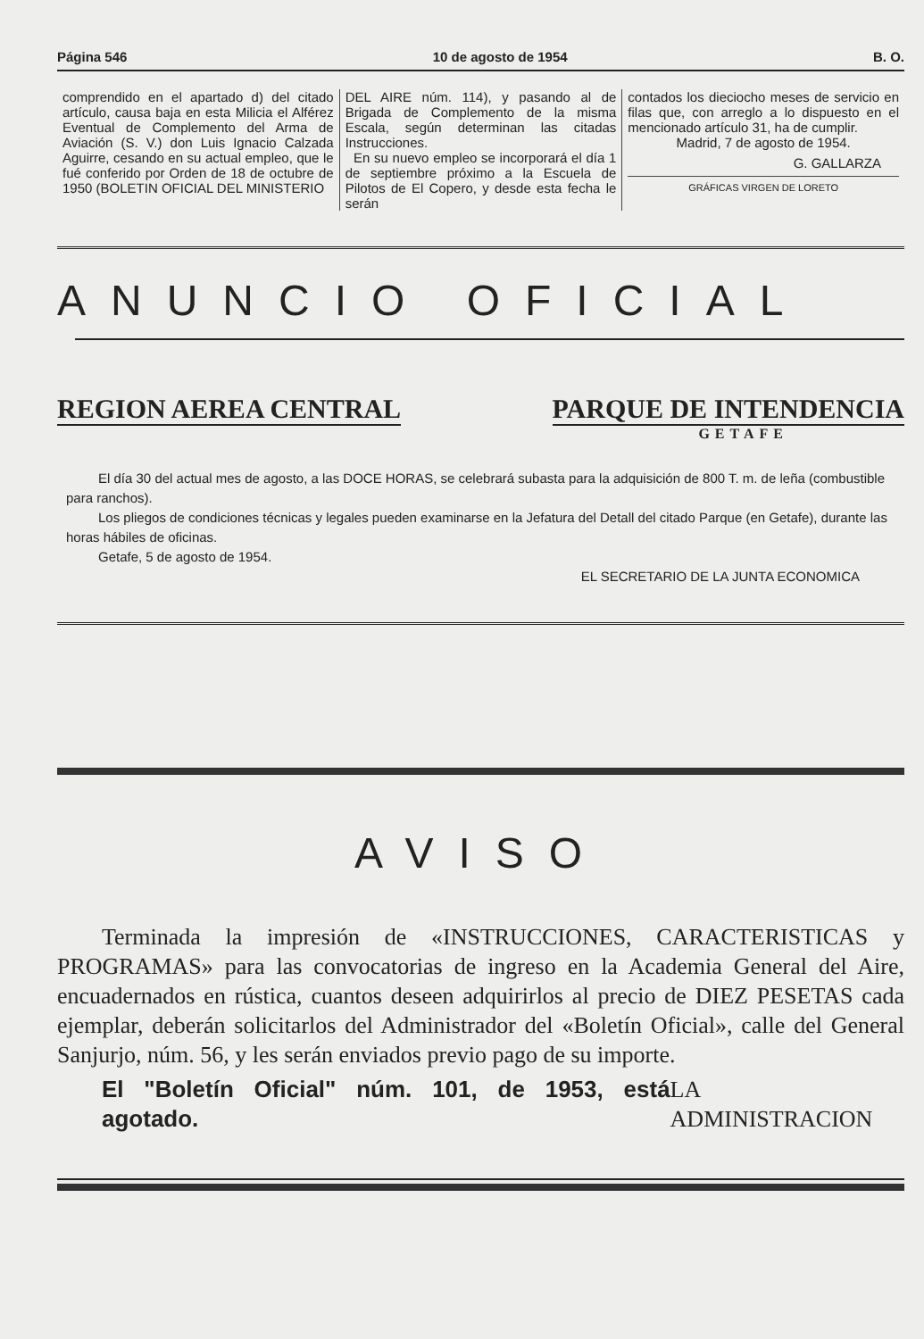Página 546 10 de agosto de 1954 B. O.
comprendido en el apartado d) del citado artículo, causa baja en esta Milicia el Alférez Eventual de Complemento del Arma de Aviación (S. V.) don Luis Ignacio Calzada Aguirre, cesando en su actual empleo, que le fué conferido por Orden de 18 de octubre de 1950 (BOLETIN OFICIAL DEL MINISTERIO
DEL AIRE núm. 114), y pasando al de Brigada de Complemento de la misma Escala, según determinan las citadas Instrucciones.
En su nuevo empleo se incorporará el día 1 de septiembre próximo a la Escuela de Pilotos de El Copero, y desde esta fecha le serán
contados los dieciocho meses de servicio en filas que, con arreglo a lo dispuesto en el mencionado artículo 31, ha de cumplir.
Madrid, 7 de agosto de 1954.
G. GALLARZA
GRÁFICAS VIRGEN DE LORETO
ANUNCIO OFICIAL
REGION AEREA CENTRAL PARQUE DE INTENDENCIA
GETAFE
El día 30 del actual mes de agosto, a las DOCE HORAS, se celebrará subasta para la adquisición de 800 T. m. de leña (combustible para ranchos).
Los pliegos de condiciones técnicas y legales pueden examinarse en la Jefatura del Detall del citado Parque (en Getafe), durante las horas hábiles de oficinas.
Getafe, 5 de agosto de 1954.
EL SECRETARIO DE LA JUNTA ECONOMICA
AVISO
Terminada la impresión de «INSTRUCCIONES, CARACTERISTICAS y PROGRAMAS» para las convocatorias de ingreso en la Academia General del Aire, encuadernados en rústica, cuantos deseen adquirirlos al precio de DIEZ PESETAS cada ejemplar, deberán solicitarlos del Administrador del «Boletín Oficial», calle del General Sanjurjo, núm. 56, y les serán enviados previo pago de su importe.
El "Boletín Oficial" núm. 101, de 1953, está agotado. LA ADMINISTRACION